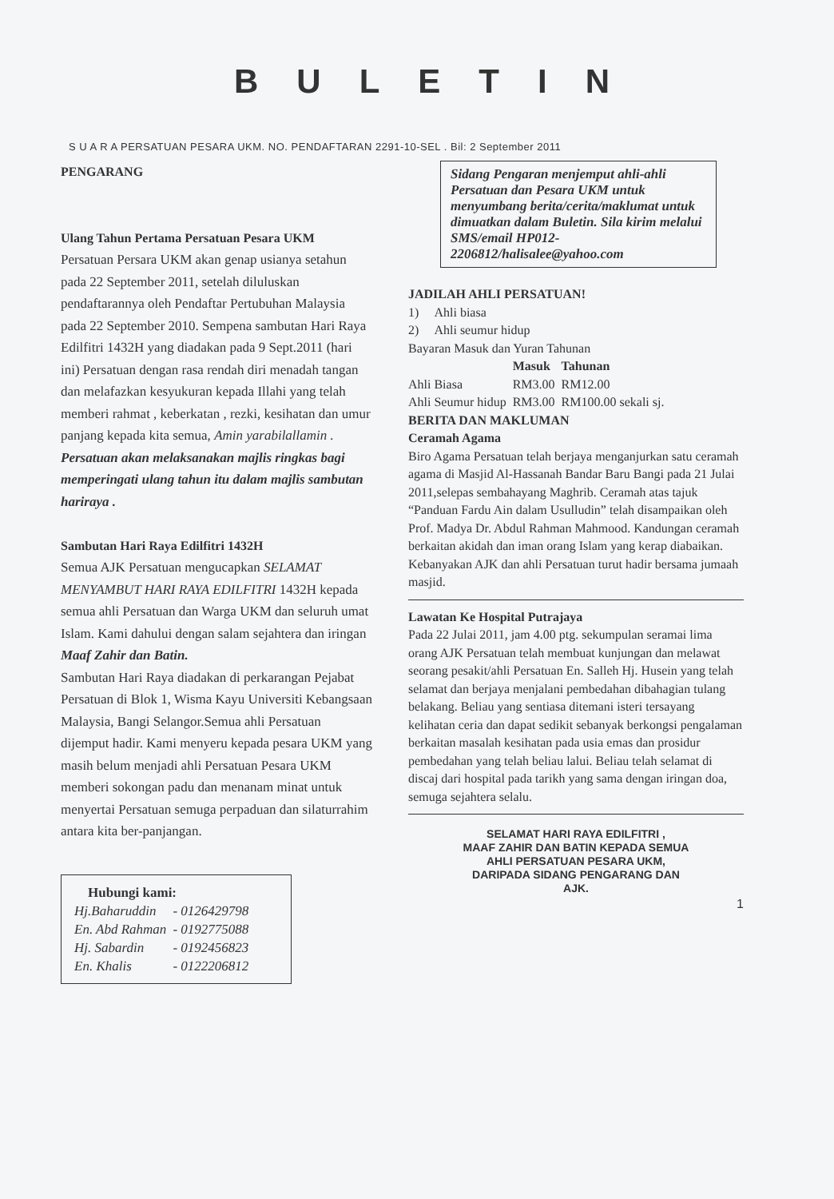BULETIN
S U A R A PERSATUAN PESARA UKM. NO. PENDAFTARAN 2291-10-SEL . Bil: 2 September 2011
PENGARANG
Ulang Tahun Pertama Persatuan Pesara UKM
Persatuan Persara UKM akan genap usianya setahun pada 22 September 2011, setelah diluluskan pendaftarannya oleh Pendaftar Pertubuhan Malaysia pada 22 September 2010. Sempena sambutan Hari Raya Edilfitri 1432H yang diadakan pada 9 Sept.2011 (hari ini) Persatuan dengan rasa rendah diri menadah tangan dan melafazkan kesyukuran kepada Illahi yang telah memberi rahmat , keberkatan , rezki, kesihatan dan umur panjang kepada kita semua, Amin yarabilallamin .
Persatuan akan melaksanakan majlis ringkas bagi memperingati ulang tahun itu dalam majlis sambutan hariraya .
Sambutan Hari Raya Edilfitri 1432H
Semua AJK Persatuan mengucapkan SELAMAT MENYAMBUT HARI RAYA EDILFITRI 1432H kepada semua ahli Persatuan dan Warga UKM dan seluruh umat Islam. Kami dahului dengan salam sejahtera dan iringan Maaf Zahir dan Batin.
Sambutan Hari Raya diadakan di perkarangan Pejabat Persatuan di Blok 1, Wisma Kayu Universiti Kebangsaan Malaysia, Bangi Selangor.Semua ahli Persatuan dijemput hadir. Kami menyeru kepada pesara UKM yang masih belum menjadi ahli Persatuan Pesara UKM memberi sokongan padu dan menanam minat untuk menyertai Persatuan semuga perpaduan dan silaturrahim antara kita ber-panjangan.
Hubungi kami:
| Hj.Baharuddin | - 0126429798 |
| En. Abd Rahman | - 0192775088 |
| Hj. Sabardin | - 0192456823 |
| En. Khalis | - 0122206812 |
Sidang Pengaran menjemput ahli-ahli Persatuan dan Pesara UKM untuk menyumbang berita/cerita/maklumat untuk dimuatkan dalam Buletin. Sila kirim melalui SMS/email HP012-2206812/halisalee@yahoo.com
JADILAH AHLI PERSATUAN!
1) Ahli biasa
2) Ahli seumur hidup
Bayaran Masuk dan Yuran Tahunan
| | Masuk | Tahunan |
| --- | --- | --- |
| Ahli Biasa | RM3.00 | RM12.00 |
| Ahli Seumur hidup | RM3.00 | RM100.00 sekali sj. |
BERITA DAN MAKLUMAN
Ceramah Agama
Biro Agama Persatuan telah berjaya menganjurkan satu ceramah agama di Masjid Al-Hassanah Bandar Baru Bangi pada 21 Julai 2011,selepas sembahayang Maghrib. Ceramah atas tajuk “Panduan Fardu Ain dalam Usulludin” telah disampaikan oleh Prof. Madya Dr. Abdul Rahman Mahmood. Kandungan ceramah berkaitan akidah dan iman orang Islam yang kerap diabaikan. Kebanyakan AJK dan ahli Persatuan turut hadir bersama jumaah masjid.
Lawatan Ke Hospital Putrajaya
Pada 22 Julai 2011, jam 4.00 ptg. sekumpulan seramai lima orang AJK Persatuan telah membuat kunjungan dan melawat seorang pesakit/ahli Persatuan En. Salleh Hj. Husein yang telah selamat dan berjaya menjalani pembedahan dibahagian tulang belakang. Beliau yang sentiasa ditemani isteri tersayang kelihatan ceria dan dapat sedikit sebanyak berkongsi pengalaman berkaitan masalah kesihatan pada usia emas dan prosidur pembedahan yang telah beliau lalui. Beliau telah selamat di discaj dari hospital pada tarikh yang sama dengan iringan doa, semuga sejahtera selalu.
SELAMAT HARI RAYA EDILFITRI ,
MAAF ZAHIR DAN BATIN KEPADA SEMUA
AHLI PERSATUAN PESARA UKM,
DARIPADA SIDANG PENGARANG DAN
AJK.
1